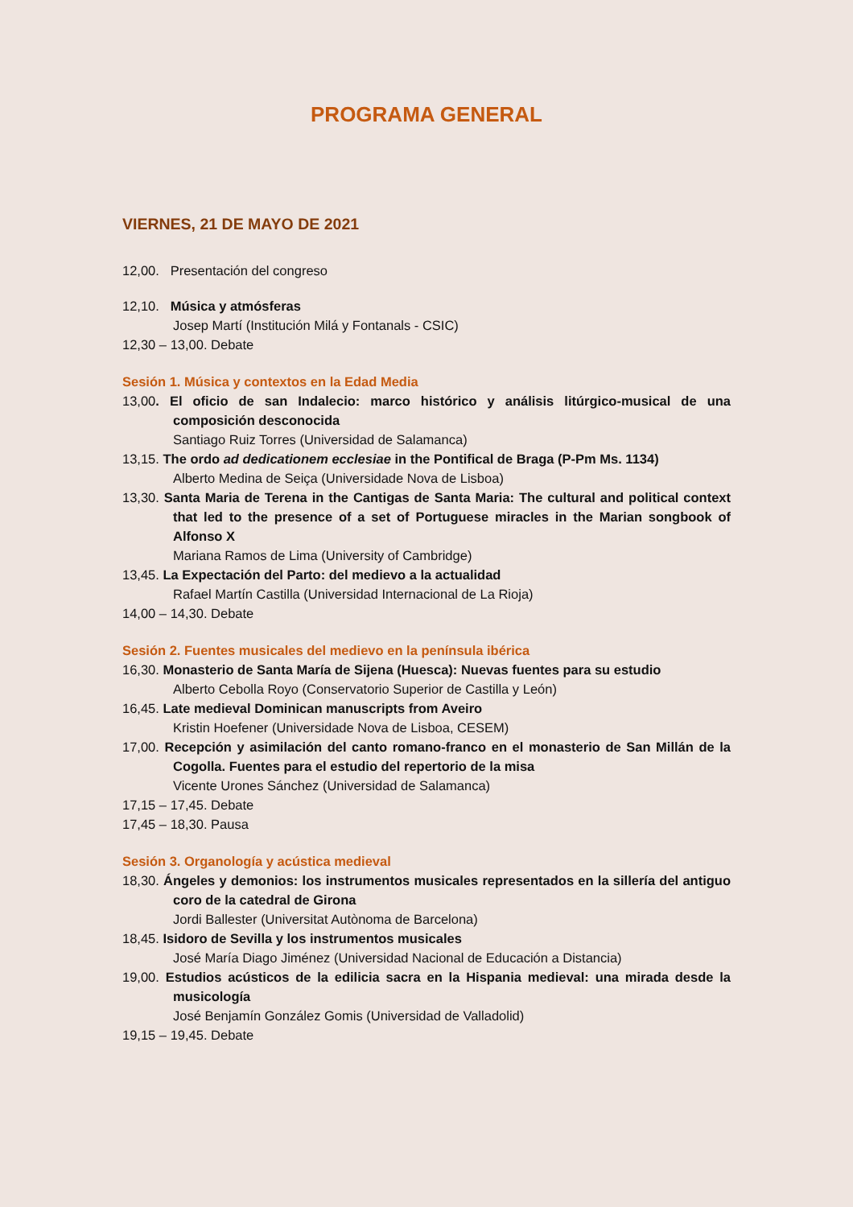PROGRAMA GENERAL
VIERNES, 21 DE MAYO DE 2021
12,00. Presentación del congreso
12,10. Música y atmósferas
Josep Martí (Institución Milá y Fontanals - CSIC)
12,30 – 13,00. Debate
Sesión 1. Música y contextos en la Edad Media
13,00. El oficio de san Indalecio: marco histórico y análisis litúrgico-musical de una composición desconocida
Santiago Ruiz Torres (Universidad de Salamanca)
13,15. The ordo ad dedicationem ecclesiae in the Pontifical de Braga (P-Pm Ms. 1134)
Alberto Medina de Seiça (Universidade Nova de Lisboa)
13,30. Santa Maria de Terena in the Cantigas de Santa Maria: The cultural and political context that led to the presence of a set of Portuguese miracles in the Marian songbook of Alfonso X
Mariana Ramos de Lima (University of Cambridge)
13,45. La Expectación del Parto: del medievo a la actualidad
Rafael Martín Castilla (Universidad Internacional de La Rioja)
14,00 – 14,30. Debate
Sesión 2. Fuentes musicales del medievo en la península ibérica
16,30. Monasterio de Santa María de Sijena (Huesca): Nuevas fuentes para su estudio
Alberto Cebolla Royo (Conservatorio Superior de Castilla y León)
16,45. Late medieval Dominican manuscripts from Aveiro
Kristin Hoefener (Universidade Nova de Lisboa, CESEM)
17,00. Recepción y asimilación del canto romano-franco en el monasterio de San Millán de la Cogolla. Fuentes para el estudio del repertorio de la misa
Vicente Urones Sánchez (Universidad de Salamanca)
17,15 – 17,45. Debate
17,45 – 18,30. Pausa
Sesión 3. Organología y acústica medieval
18,30. Ángeles y demonios: los instrumentos musicales representados en la sillería del antiguo coro de la catedral de Girona
Jordi Ballester (Universitat Autònoma de Barcelona)
18,45. Isidoro de Sevilla y los instrumentos musicales
José María Diago Jiménez (Universidad Nacional de Educación a Distancia)
19,00. Estudios acústicos de la edilicia sacra en la Hispania medieval: una mirada desde la musicología
José Benjamín González Gomis (Universidad de Valladolid)
19,15 – 19,45. Debate